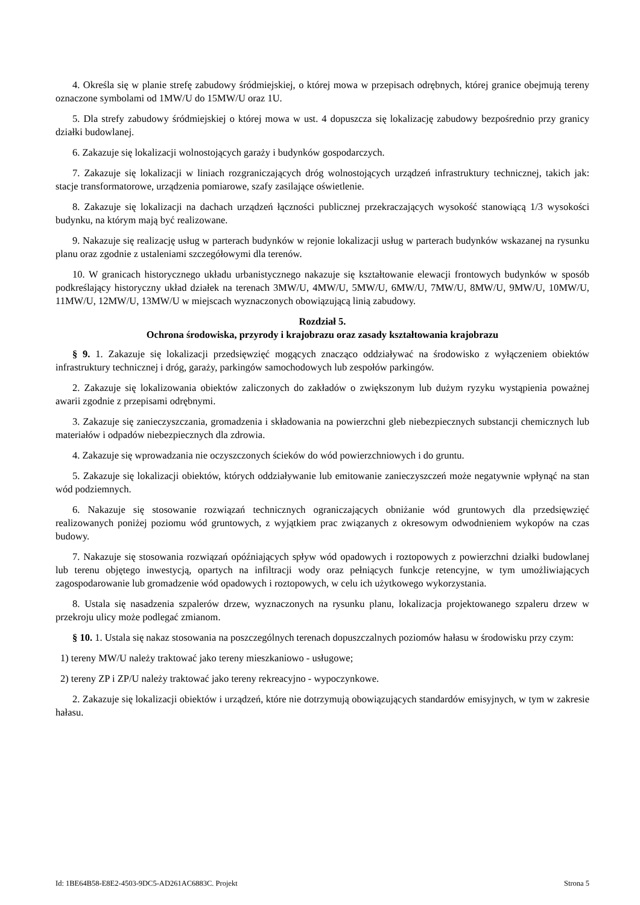4. Określa się w planie strefę zabudowy śródmiejskiej, o której mowa w przepisach odrębnych, której granice obejmują tereny oznaczone symbolami od 1MW/U do 15MW/U oraz 1U.
5. Dla strefy zabudowy śródmiejskiej o której mowa w ust. 4 dopuszcza się lokalizację zabudowy bezpośrednio przy granicy działki budowlanej.
6. Zakazuje się lokalizacji wolnostojących garaży i budynków gospodarczych.
7. Zakazuje się lokalizacji w liniach rozgraniczających dróg wolnostojących urządzeń infrastruktury technicznej, takich jak: stacje transformatorowe, urządzenia pomiarowe, szafy zasilające oświetlenie.
8. Zakazuje się lokalizacji na dachach urządzeń łączności publicznej przekraczających wysokość stanowiącą 1/3 wysokości budynku, na którym mają być realizowane.
9. Nakazuje się realizację usług w parterach budynków w rejonie lokalizacji usług w parterach budynków wskazanej na rysunku planu oraz zgodnie z ustaleniami szczegółowymi dla terenów.
10. W granicach historycznego układu urbanistycznego nakazuje się kształtowanie elewacji frontowych budynków w sposób podkreślający historyczny układ działek na terenach 3MW/U, 4MW/U, 5MW/U, 6MW/U, 7MW/U, 8MW/U, 9MW/U, 10MW/U, 11MW/U, 12MW/U, 13MW/U w miejscach wyznaczonych obowiązującą linią zabudowy.
Rozdział 5.
Ochrona środowiska, przyrody i krajobrazu oraz zasady kształtowania krajobrazu
§ 9. 1. Zakazuje się lokalizacji przedsięwzięć mogących znacząco oddziaływać na środowisko z wyłączeniem obiektów infrastruktury technicznej i dróg, garaży, parkingów samochodowych lub zespołów parkingów.
2. Zakazuje się lokalizowania obiektów zaliczonych do zakładów o zwiększonym lub dużym ryzyku wystąpienia poważnej awarii zgodnie z przepisami odrębnymi.
3. Zakazuje się zanieczyszczania, gromadzenia i składowania na powierzchni gleb niebezpiecznych substancji chemicznych lub materiałów i odpadów niebezpiecznych dla zdrowia.
4. Zakazuje się wprowadzania nie oczyszczonych ścieków do wód powierzchniowych i do gruntu.
5. Zakazuje się lokalizacji obiektów, których oddziaływanie lub emitowanie zanieczyszczeń może negatywnie wpłynąć na stan wód podziemnych.
6. Nakazuje się stosowanie rozwiązań technicznych ograniczających obniżanie wód gruntowych dla przedsięwzięć realizowanych poniżej poziomu wód gruntowych, z wyjątkiem prac związanych z okresowym odwodnieniem wykopów na czas budowy.
7. Nakazuje się stosowania rozwiązań opóźniających spływ wód opadowych i roztopowych z powierzchni działki budowlanej lub terenu objętego inwestycją, opartych na infiltracji wody oraz pełniących funkcje retencyjne, w tym umożliwiających zagospodarowanie lub gromadzenie wód opadowych i roztopowych, w celu ich użytkowego wykorzystania.
8. Ustala się nasadzenia szpalerów drzew, wyznaczonych na rysunku planu, lokalizacja projektowanego szpaleru drzew w przekroju ulicy może podlegać zmianom.
§ 10. 1. Ustala się nakaz stosowania na poszczególnych terenach dopuszczalnych poziomów hałasu w środowisku przy czym:
1) tereny MW/U należy traktować jako tereny mieszkaniowo - usługowe;
2) tereny ZP i ZP/U należy traktować jako tereny rekreacyjno - wypoczynkowe.
2. Zakazuje się lokalizacji obiektów i urządzeń, które nie dotrzymują obowiązujących standardów emisyjnych, w tym w zakresie hałasu.
Id: 1BE64B58-E8E2-4503-9DC5-AD261AC6883C. Projekt Strona 5